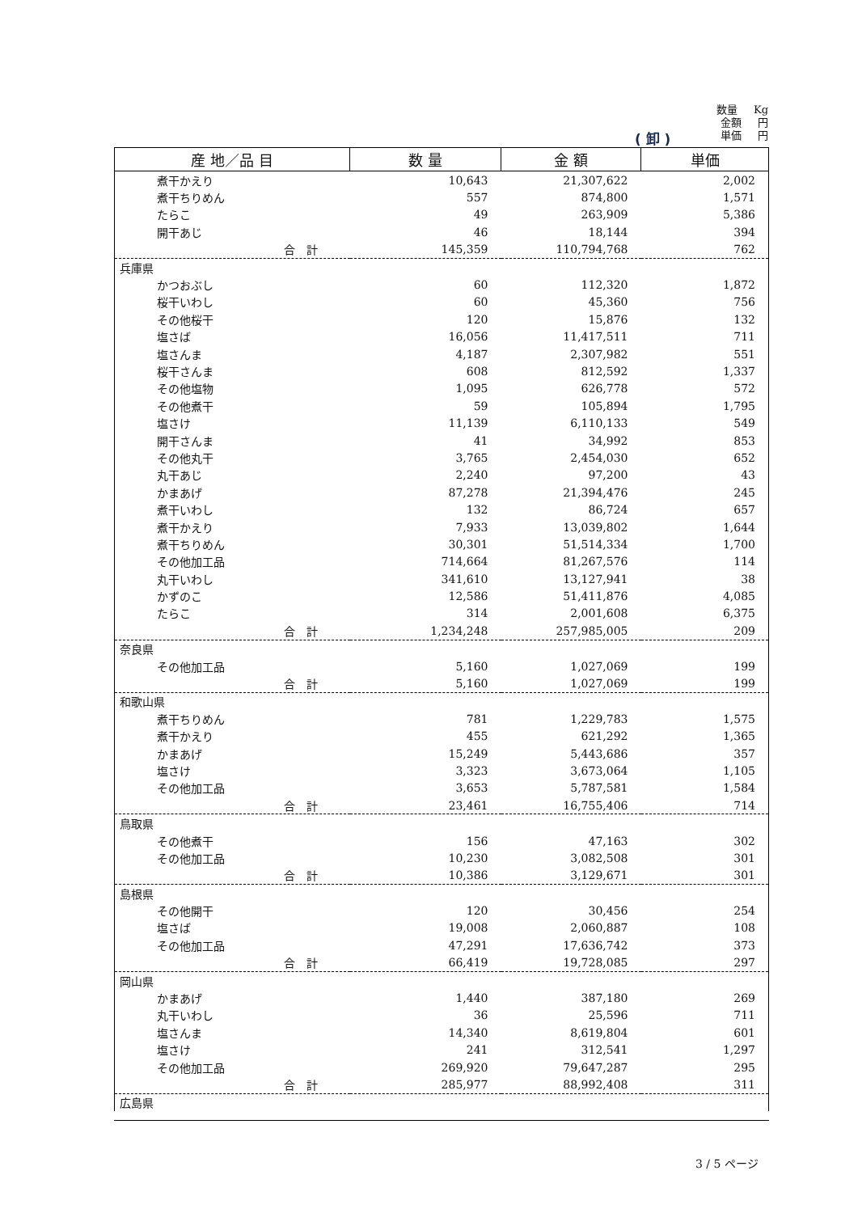数量 Kg
金額 円
単価 円
( 卸 )
| 産 地／品 目 | 数 量 | 金 額 | 単価 |
| --- | --- | --- | --- |
| 煮干かえり | 10,643 | 21,307,622 | 2,002 |
| 煮干ちりめん | 557 | 874,800 | 1,571 |
| たらこ | 49 | 263,909 | 5,386 |
| 開干あじ | 46 | 18,144 | 394 |
| 合 計 | 145,359 | 110,794,768 | 762 |
| 兵庫県 | | | |
| かつおぶし | 60 | 112,320 | 1,872 |
| 桜干いわし | 60 | 45,360 | 756 |
| その他桜干 | 120 | 15,876 | 132 |
| 塩さば | 16,056 | 11,417,511 | 711 |
| 塩さんま | 4,187 | 2,307,982 | 551 |
| 桜干さんま | 608 | 812,592 | 1,337 |
| その他塩物 | 1,095 | 626,778 | 572 |
| その他煮干 | 59 | 105,894 | 1,795 |
| 塩さけ | 11,139 | 6,110,133 | 549 |
| 開干さんま | 41 | 34,992 | 853 |
| その他丸干 | 3,765 | 2,454,030 | 652 |
| 丸干あじ | 2,240 | 97,200 | 43 |
| かまあげ | 87,278 | 21,394,476 | 245 |
| 煮干いわし | 132 | 86,724 | 657 |
| 煮干かえり | 7,933 | 13,039,802 | 1,644 |
| 煮干ちりめん | 30,301 | 51,514,334 | 1,700 |
| その他加工品 | 714,664 | 81,267,576 | 114 |
| 丸干いわし | 341,610 | 13,127,941 | 38 |
| かずのこ | 12,586 | 51,411,876 | 4,085 |
| たらこ | 314 | 2,001,608 | 6,375 |
| 合 計 | 1,234,248 | 257,985,005 | 209 |
| 奈良県 | | | |
| その他加工品 | 5,160 | 1,027,069 | 199 |
| 合 計 | 5,160 | 1,027,069 | 199 |
| 和歌山県 | | | |
| 煮干ちりめん | 781 | 1,229,783 | 1,575 |
| 煮干かえり | 455 | 621,292 | 1,365 |
| かまあげ | 15,249 | 5,443,686 | 357 |
| 塩さけ | 3,323 | 3,673,064 | 1,105 |
| その他加工品 | 3,653 | 5,787,581 | 1,584 |
| 合 計 | 23,461 | 16,755,406 | 714 |
| 鳥取県 | | | |
| その他煮干 | 156 | 47,163 | 302 |
| その他加工品 | 10,230 | 3,082,508 | 301 |
| 合 計 | 10,386 | 3,129,671 | 301 |
| 島根県 | | | |
| その他開干 | 120 | 30,456 | 254 |
| 塩さば | 19,008 | 2,060,887 | 108 |
| その他加工品 | 47,291 | 17,636,742 | 373 |
| 合 計 | 66,419 | 19,728,085 | 297 |
| 岡山県 | | | |
| かまあげ | 1,440 | 387,180 | 269 |
| 丸干いわし | 36 | 25,596 | 711 |
| 塩さんま | 14,340 | 8,619,804 | 601 |
| 塩さけ | 241 | 312,541 | 1,297 |
| その他加工品 | 269,920 | 79,647,287 | 295 |
| 合 計 | 285,977 | 88,992,408 | 311 |
| 広島県 | | | |
3 / 5 ページ